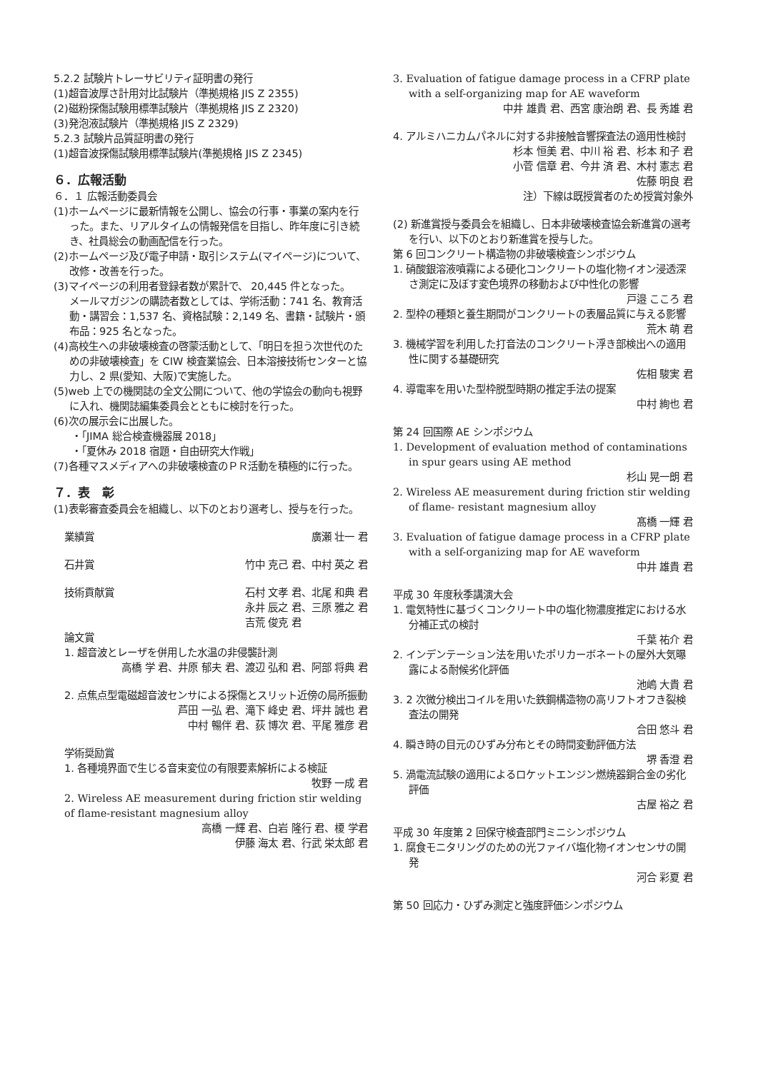5.2.2 試験片トレーサビリティ証明書の発行
(1)超音波厚さ計用対比試験片（準拠規格 JIS Z 2355)
(2)磁粉探傷試験用標準試験片（準拠規格 JIS Z 2320)
(3)発泡液試験片（準拠規格 JIS Z 2329)
5.2.3 試験片品質証明書の発行
(1)超音波探傷試験用標準試験片(準拠規格 JIS Z 2345)
６．広報活動
６．１ 広報活動委員会
(1)ホームページに最新情報を公開し、協会の行事・事業の案内を行った。また、リアルタイムの情報発信を目指し、昨年度に引き続き、社員総会の動画配信を行った。
(2)ホームページ及び電子申請・取引システム(マイページ)について、改修・改善を行った。
(3)マイページの利用者登録者数が累計で、 20,445 件となった。
メールマガジンの購読者数としては、学術活動：741 名、教育活動・講習会：1,537 名、資格試験：2,149 名、書籍・試験片・頒布品：925 名となった。
(4)高校生への非破壊検査の啓蒙活動として、「明日を担う次世代のための非破壊検査」を CIW 検査業協会、日本溶接技術センターと協力し、2 県(愛知、大阪)で実施した。
(5)web 上での機関誌の全文公開について、他の学協会の動向も視野に入れ、機関誌編集委員会とともに検討を行った。
(6)次の展示会に出展した。
・「JIMA 総合検査機器展 2018」
・「夏休み 2018 宿題・自由研究大作戦」
(7)各種マスメディアへの非破壊検査のＰＲ活動を積極的に行った。
７．表　彰
(1)表彰審査委員会を組織し、以下のとおり選考し、授与を行った。
業績賞 廣瀬 壮一 君
石井賞 竹中 克己 君、中村 英之 君
技術貢献賞 石村 文孝 君、北尾 和典 君
永井 辰之 君、三原 雅之 君
吉荒 俊克 君
論文賞
1. 超音波とレーザを併用した水温の非侵襲計測
高橋 学 君、井原 郁夫 君、渡辺 弘和 君、阿部 将典 君
2. 点焦点型電磁超音波センサによる探傷とスリット近傍の局所振動
芦田 一弘 君、滝下 峰史 君、坪井 誠也 君
中村 暢伴 君、荻 博次 君、平尾 雅彦 君
学術奨励賞
1. 各種境界面で生じる音束変位の有限要素解析による検証
牧野 一成 君
2. Wireless AE measurement during friction stir welding of flame-resistant magnesium alloy
高橋 一輝 君、白岩 隆行 君、榎 学君
伊藤 海太 君、行武 栄太郎 君
3. Evaluation of fatigue damage process in a CFRP plate with a self-organizing map for AE waveform
中井 雄貴 君、西宮 康治朗 君、長 秀雄 君
4. アルミハニカムパネルに対する非接触音響探査法の適用性検討
杉本 恒美 君、中川 裕 君、杉本 和子 君
小菅 信章 君、今井 済 君、木村 憲志 君
佐藤 明良 君
注）下線は既授賞者のため授賞対象外
(2) 新進賞授与委員会を組織し、日本非破壊検査協会新進賞の選考を行い、以下のとおり新進賞を授与した。
第 6 回コンクリート構造物の非破壊検査シンポジウム
1. 硝酸銀溶液噴霧による硬化コンクリートの塩化物イオン浸透深さ測定に及ぼす変色境界の移動および中性化の影響
戸邉 こころ 君
2. 型枠の種類と養生期間がコンクリートの表層品質に与える影響
荒木 萌 君
3. 機械学習を利用した打音法のコンクリート浮き部検出への適用性に関する基礎研究
佐相 駿実 君
4. 導電率を用いた型枠脱型時期の推定手法の提案
中村 絢也 君
第 24 回国際 AE シンポジウム
1. Development of evaluation method of contaminations in spur gears using AE method
杉山 晃一朗 君
2. Wireless AE measurement during friction stir welding of flame- resistant magnesium alloy
髙橋 一輝 君
3. Evaluation of fatigue damage process in a CFRP plate with a self-organizing map for AE waveform
中井 雄貴 君
平成 30 年度秋季講演大会
1. 電気特性に基づくコンクリート中の塩化物濃度推定における水分補正式の検討
千葉 祐介 君
2. インデンテーション法を用いたポリカーボネートの屋外大気曝露による耐候劣化評価
池嶋 大貴 君
3. 2 次微分検出コイルを用いた鉄鋼構造物の高リフトオフき裂検査法の開発
合田 悠斗 君
4. 瞬き時の目元のひずみ分布とその時間変動評価方法
堺 香澄 君
5. 渦電流試験の適用によるロケットエンジン燃焼器銅合金の劣化評価
古屋 裕之 君
平成 30 年度第 2 回保守検査部門ミニシンポジウム
1. 腐食モニタリングのための光ファイバ塩化物イオンセンサの開発
河合 彩夏 君
第 50 回応力・ひずみ測定と強度評価シンポジウム